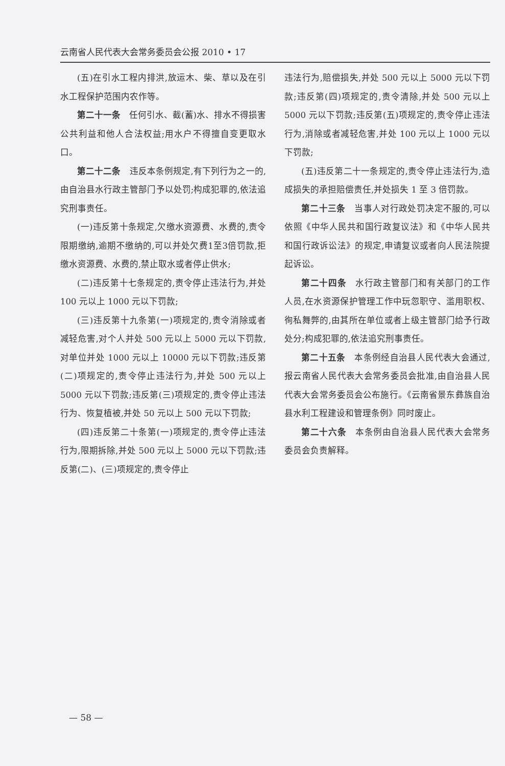云南省人民代表大会常务委员会公报 2010 • 17
(五)在引水工程内排洪,放运木、柴、草以及在引水工程保护范围内农作等。
第二十一条　任何引水、截(蓄)水、排水不得损害公共利益和他人合法权益;用水户不得擅自变更取水口。
第二十二条　违反本条例规定,有下列行为之一的,由自治县水行政主管部门予以处罚;构成犯罪的,依法追究刑事责任。
(一)违反第十条规定,欠缴水资源费、水费的,责令限期缴纳,逾期不缴纳的,可以并处欠费1至3倍罚款,拒缴水资源费、水费的,禁止取水或者停止供水;
(二)违反第十七条规定的,责令停止违法行为,并处 100 元以上 1000 元以下罚款;
(三)违反第十九条第(一)项规定的,责令消除或者减轻危害,对个人并处 500 元以上 5000 元以下罚款,对单位并处 1000 元以上 10000 元以下罚款;违反第(二)项规定的,责令停止违法行为,并处 500 元以上 5000 元以下罚款;违反第(三)项规定的,责令停止违法行为、恢复植被,并处 50 元以上 500 元以下罚款;
(四)违反第二十条第(一)项规定的,责令停止违法行为,限期拆除,并处 500 元以上 5000 元以下罚款;违反第(二)、(三)项规定的,责令停止
违法行为,赔偿损失,并处 500 元以上 5000 元以下罚款;违反第(四)项规定的,责令清除,并处 500 元以上 5000 元以下罚款;违反第(五)项规定的,责令停止违法行为,消除或者减轻危害,并处 100 元以上 1000 元以下罚款;
(五)违反第二十一条规定的,责令停止违法行为,造成损失的承担赔偿责任,并处损失 1 至 3 倍罚款。
第二十三条　当事人对行政处罚决定不服的,可以依照《中华人民共和国行政复议法》和《中华人民共和国行政诉讼法》的规定,申请复议或者向人民法院提起诉讼。
第二十四条　水行政主管部门和有关部门的工作人员,在水资源保护管理工作中玩忽职守、滥用职权、徇私舞弊的,由其所在单位或者上级主管部门给予行政处分;构成犯罪的,依法追究刑事责任。
第二十五条　本条例经自治县人民代表大会通过,报云南省人民代表大会常务委员会批准,由自治县人民代表大会常务委员会公布施行。《云南省景东彝族自治县水利工程建设和管理条例》同时废止。
第二十六条　本条例由自治县人民代表大会常务委员会负责解释。
— 58 —